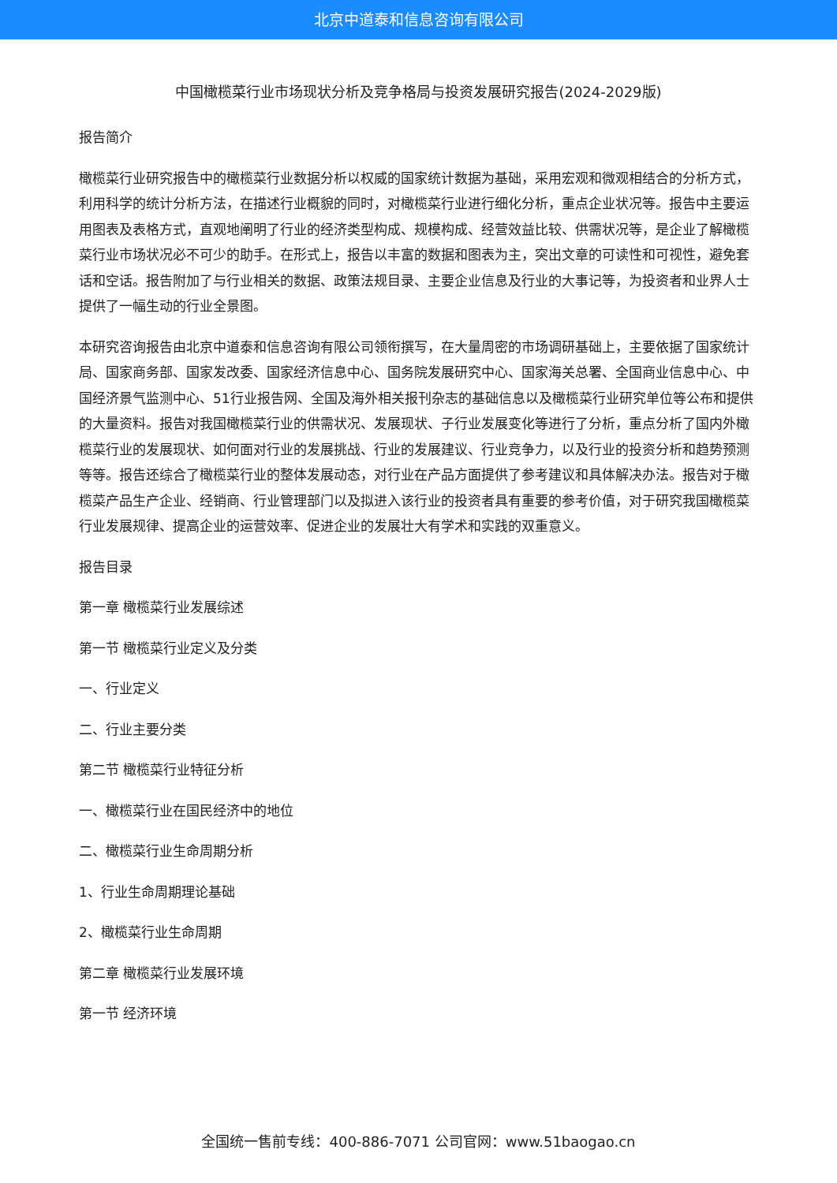北京中道泰和信息咨询有限公司
中国橄榄菜行业市场现状分析及竞争格局与投资发展研究报告(2024-2029版)
报告简介
橄榄菜行业研究报告中的橄榄菜行业数据分析以权威的国家统计数据为基础，采用宏观和微观相结合的分析方式，利用科学的统计分析方法，在描述行业概貌的同时，对橄榄菜行业进行细化分析，重点企业状况等。报告中主要运用图表及表格方式，直观地阐明了行业的经济类型构成、规模构成、经营效益比较、供需状况等，是企业了解橄榄菜行业市场状况必不可少的助手。在形式上，报告以丰富的数据和图表为主，突出文章的可读性和可视性，避免套话和空话。报告附加了与行业相关的数据、政策法规目录、主要企业信息及行业的大事记等，为投资者和业界人士提供了一幅生动的行业全景图。
本研究咨询报告由北京中道泰和信息咨询有限公司领衔撰写，在大量周密的市场调研基础上，主要依据了国家统计局、国家商务部、国家发改委、国家经济信息中心、国务院发展研究中心、国家海关总署、全国商业信息中心、中国经济景气监测中心、51行业报告网、全国及海外相关报刊杂志的基础信息以及橄榄菜行业研究单位等公布和提供的大量资料。报告对我国橄榄菜行业的供需状况、发展现状、子行业发展变化等进行了分析，重点分析了国内外橄榄菜行业的发展现状、如何面对行业的发展挑战、行业的发展建议、行业竞争力，以及行业的投资分析和趋势预测等等。报告还综合了橄榄菜行业的整体发展动态，对行业在产品方面提供了参考建议和具体解决办法。报告对于橄榄菜产品生产企业、经销商、行业管理部门以及拟进入该行业的投资者具有重要的参考价值，对于研究我国橄榄菜行业发展规律、提高企业的运营效率、促进企业的发展壮大有学术和实践的双重意义。
报告目录
第一章 橄榄菜行业发展综述
第一节 橄榄菜行业定义及分类
一、行业定义
二、行业主要分类
第二节 橄榄菜行业特征分析
一、橄榄菜行业在国民经济中的地位
二、橄榄菜行业生命周期分析
1、行业生命周期理论基础
2、橄榄菜行业生命周期
第二章 橄榄菜行业发展环境
第一节 经济环境
全国统一售前专线：400-886-7071 公司官网：www.51baogao.cn